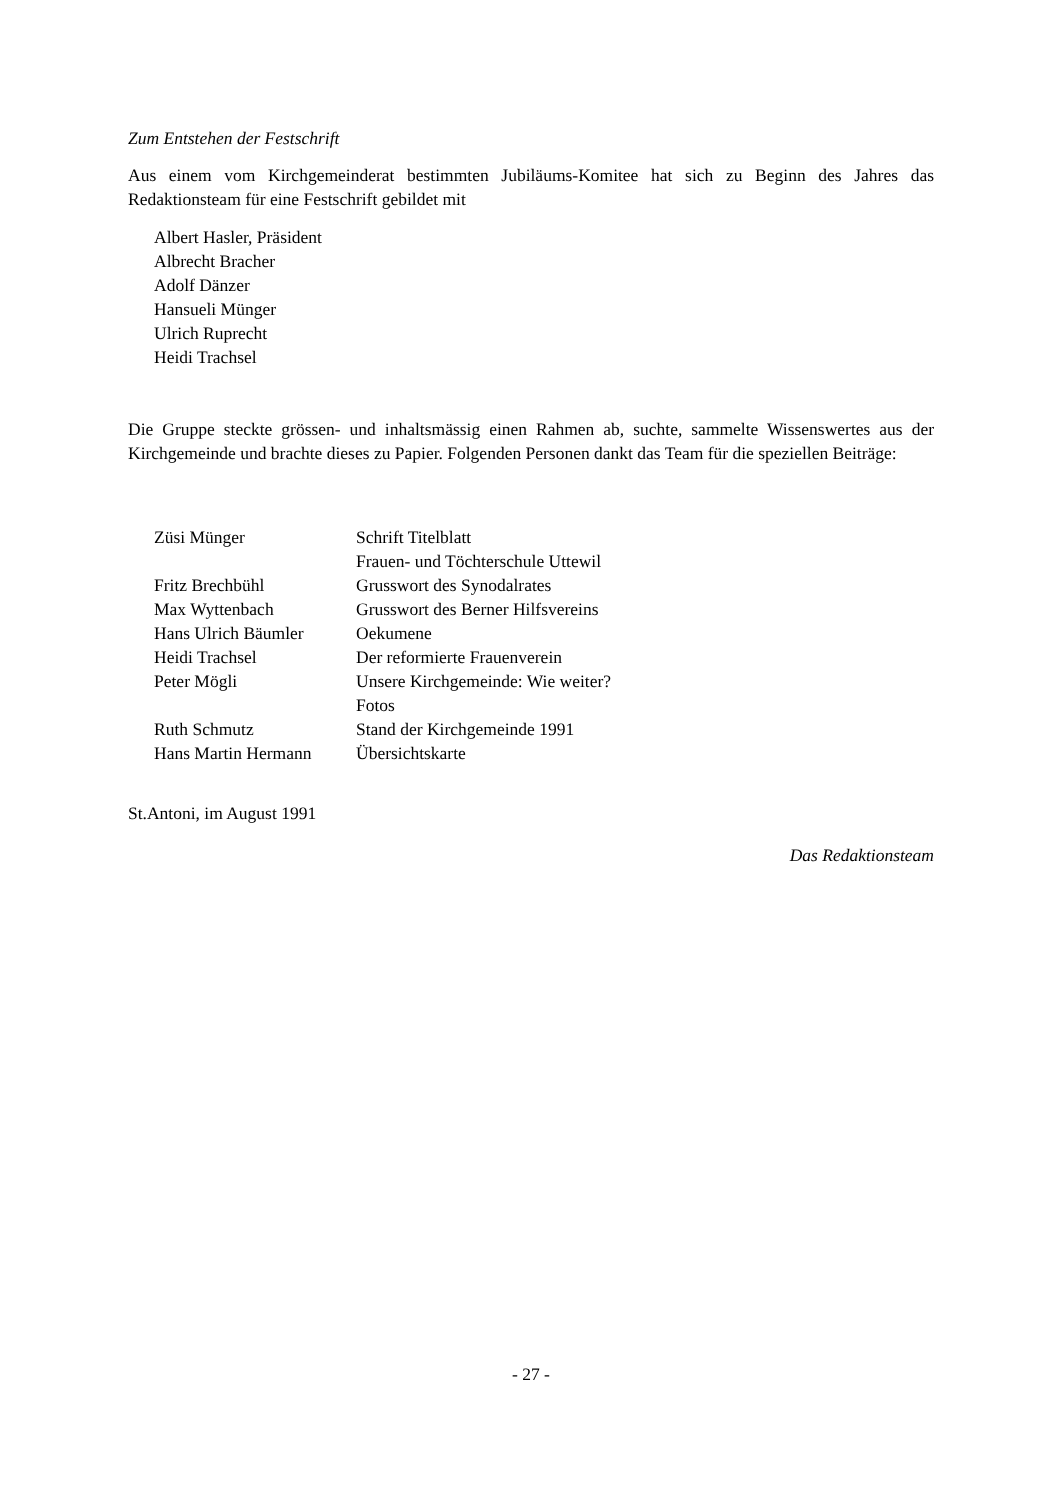Zum Entstehen der Festschrift
Aus einem vom Kirchgemeinderat bestimmten Jubiläums-Komitee hat sich zu Beginn des Jahres das Redaktionsteam für eine Festschrift gebildet mit
Albert Hasler, Präsident
Albrecht Bracher
Adolf Dänzer
Hansueli Münger
Ulrich Ruprecht
Heidi Trachsel
Die Gruppe steckte grössen- und inhaltsmässig einen Rahmen ab, suchte, sammelte Wissenswertes aus der Kirchgemeinde und brachte dieses zu Papier. Folgenden Personen dankt das Team für die speziellen Beiträge:
| Züsi Münger | Schrift Titelblatt |
| | Frauen- und Töchterschule Uttewil |
| Fritz Brechbühl | Grusswort des Synodalrates |
| Max Wyttenbach | Grusswort des Berner Hilfsvereins |
| Hans Ulrich Bäumler | Oekumene |
| Heidi Trachsel | Der reformierte Frauenverein |
| Peter Mögli | Unsere Kirchgemeinde: Wie weiter? |
| | Fotos |
| Ruth Schmutz | Stand der Kirchgemeinde 1991 |
| Hans Martin Hermann | Übersichtskarte |
St.Antoni, im August 1991
Das Redaktionsteam
- 27 -